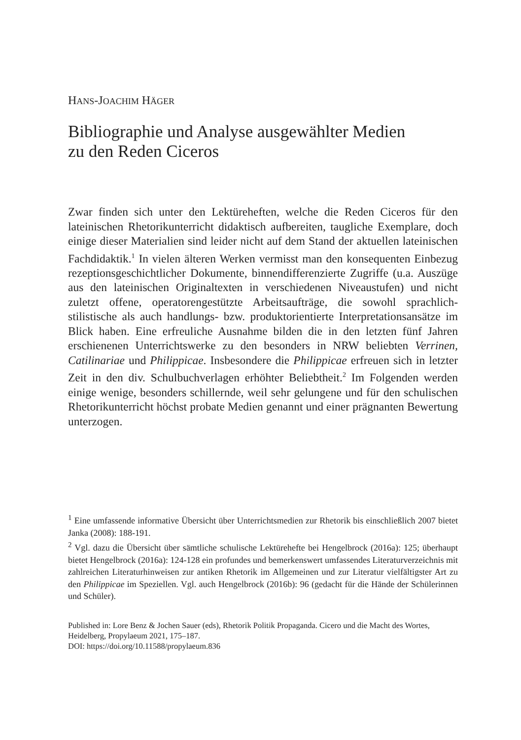HANS-JOACHIM HÄGER
Bibliographie und Analyse ausgewählter Medien
zu den Reden Ciceros
Zwar finden sich unter den Lektüreheften, welche die Reden Ciceros für den lateinischen Rhetorikunterricht didaktisch aufbereiten, taugliche Exemplare, doch einige dieser Materialien sind leider nicht auf dem Stand der aktuellen lateinischen Fachdidaktik.<sup>1</sup> In vielen älteren Werken vermisst man den konsequenten Einbezug rezeptionsgeschichtlicher Dokumente, binnendifferenzierte Zugriffe (u.a. Auszüge aus den lateinischen Originaltexten in verschiedenen Niveaustufen) und nicht zuletzt offene, operatorengestützte Arbeitsaufträge, die sowohl sprachlich-stilistische als auch handlungs- bzw. produktorientierte Interpretationsansätze im Blick haben. Eine erfreuliche Ausnahme bilden die in den letzten fünf Jahren erschienenen Unterrichtswerke zu den besonders in NRW beliebten Verrinen, Catilinariae und Philippicae. Insbesondere die Philippicae erfreuen sich in letzter Zeit in den div. Schulbuchverlagen erhöhter Beliebtheit.<sup>2</sup> Im Folgenden werden einige wenige, besonders schillernde, weil sehr gelungene und für den schulischen Rhetorikunterricht höchst probate Medien genannt und einer prägnanten Bewertung unterzogen.
<sup>1</sup> Eine umfassende informative Übersicht über Unterrichtsmedien zur Rhetorik bis einschließlich 2007 bietet Janka (2008): 188-191.
<sup>2</sup> Vgl. dazu die Übersicht über sämtliche schulische Lektürehefte bei Hengelbrock (2016a): 125; überhaupt bietet Hengelbrock (2016a): 124-128 ein profundes und bemerkenswert umfassendes Literaturverzeichnis mit zahlreichen Literaturhinweisen zur antiken Rhetorik im Allgemeinen und zur Literatur vielfältigster Art zu den Philippicae im Speziellen. Vgl. auch Hengelbrock (2016b): 96 (gedacht für die Hände der Schülerinnen und Schüler).
Published in: Lore Benz & Jochen Sauer (eds), Rhetorik Politik Propaganda. Cicero und die Macht des Wortes, Heidelberg, Propylaeum 2021, 175–187.
DOI: https://doi.org/10.11588/propylaeum.836